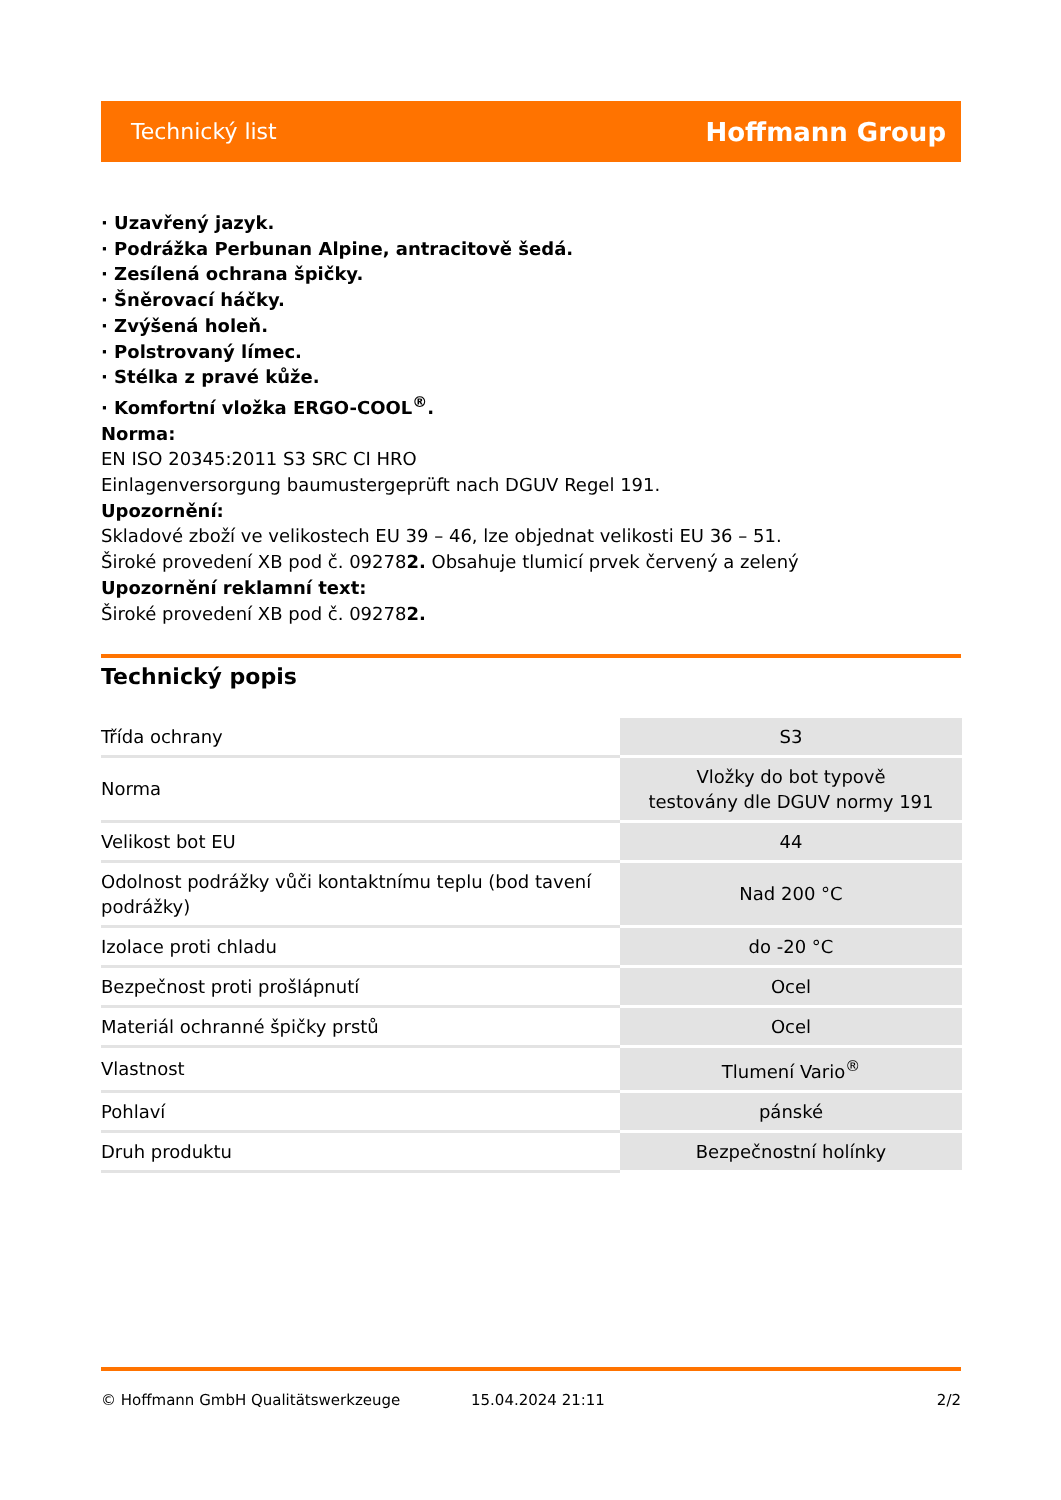Technický list Hoffmann Group
· Uzavřený jazyk.
· Podrážka Perbunan Alpine, antracitově šedá.
· Zesílená ochrana špičky.
· Šněrovací háčky.
· Zvýšená holeň.
· Polstrovaný límec.
· Stélka z pravé kůže.
· Komfortní vložka ERGO-COOL<sup>®</sup>.
Norma:
EN ISO 20345:2011 S3 SRC CI HRO
Einlagenversorgung baumustergeprüft nach DGUV Regel 191.
Upozornění:
Skladové zboží ve velikostech EU 39 – 46, lze objednat velikosti EU 36 – 51.
Široké provedení XB pod č. 092782. Obsahuje tlumicí prvek červený a zelený
Upozornění reklamní text:
Široké provedení XB pod č. 092782.
Technický popis
| Třída ochrany | S3 |
| Norma | Vložky do bot typově testovány dle DGUV normy 191 |
| Velikost bot EU | 44 |
| Odolnost podrážky vůči kontaktnímu teplu (bod tavení podrážky) | Nad 200 °C |
| Izolace proti chladu | do -20 °C |
| Bezpečnost proti prošlápnutí | Ocel |
| Materiál ochranné špičky prstů | Ocel |
| Vlastnost | Tlumení Vario<sup>®</sup> |
| Pohlaví | pánské |
| Druh produktu | Bezpečnostní holínky |
© Hoffmann GmbH Qualitätswerkzeuge 15.04.2024 21:11 2/2